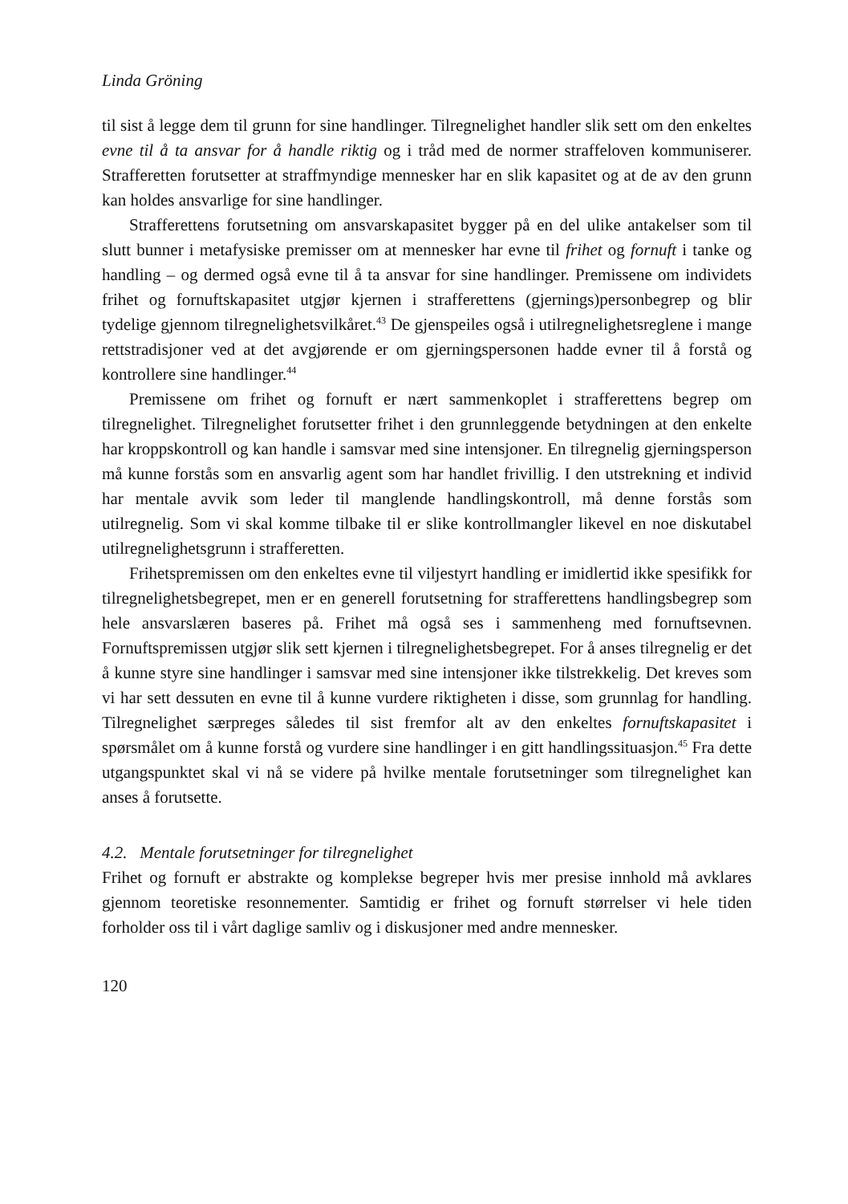Linda Gröning
til sist å legge dem til grunn for sine handlinger. Tilregnelighet handler slik sett om den enkeltes evne til å ta ansvar for å handle riktig og i tråd med de normer straffeloven kommuniserer. Strafferetten forutsetter at straffmyndige mennesker har en slik kapasitet og at de av den grunn kan holdes ansvarlige for sine handlinger.
Strafferettens forutsetning om ansvarskapasitet bygger på en del ulike antakelser som til slutt bunner i metafysiske premisser om at mennesker har evne til frihet og fornuft i tanke og handling – og dermed også evne til å ta ansvar for sine handlinger. Premissene om individets frihet og fornuftskapasitet utgjør kjernen i strafferettens (gjernings)personbegrep og blir tydelige gjennom tilregnelighetsvilkåret.<sup>43</sup> De gjenspeiles også i utilregnelighetsreglene i mange rettstradisjoner ved at det avgjørende er om gjerningspersonen hadde evner til å forstå og kontrollere sine handlinger.<sup>44</sup>
Premissene om frihet og fornuft er nært sammenkoplet i strafferettens begrep om tilregnelighet. Tilregnelighet forutsetter frihet i den grunnleggende betydningen at den enkelte har kroppskontroll og kan handle i samsvar med sine intensjoner. En tilregnelig gjerningsperson må kunne forstås som en ansvarlig agent som har handlet frivillig. I den utstrekning et individ har mentale avvik som leder til manglende handlingskontroll, må denne forstås som utilregnelig. Som vi skal komme tilbake til er slike kontrollmangler likevel en noe diskutabel utilregnelighetsgrunn i strafferetten.
Frihetspremissen om den enkeltes evne til viljestyrt handling er imidlertid ikke spesifikk for tilregnelighetsbegrepet, men er en generell forutsetning for strafferettens handlingsbegrep som hele ansvarslæren baseres på. Frihet må også ses i sammenheng med fornuftsevnen. Fornuftspremissen utgjør slik sett kjernen i tilregnelighetsbegrepet. For å anses tilregnelig er det å kunne styre sine handlinger i samsvar med sine intensjoner ikke tilstrekkelig. Det kreves som vi har sett dessuten en evne til å kunne vurdere riktigheten i disse, som grunnlag for handling. Tilregnelighet særpreges således til sist fremfor alt av den enkeltes fornuftskapasitet i spørsmålet om å kunne forstå og vurdere sine handlinger i en gitt handlingssituasjon.<sup>45</sup> Fra dette utgangspunktet skal vi nå se videre på hvilke mentale forutsetninger som tilregnelighet kan anses å forutsette.
4.2. Mentale forutsetninger for tilregnelighet
Frihet og fornuft er abstrakte og komplekse begreper hvis mer presise innhold må avklares gjennom teoretiske resonnementer. Samtidig er frihet og fornuft størrelser vi hele tiden forholder oss til i vårt daglige samliv og i diskusjoner med andre mennesker.
120